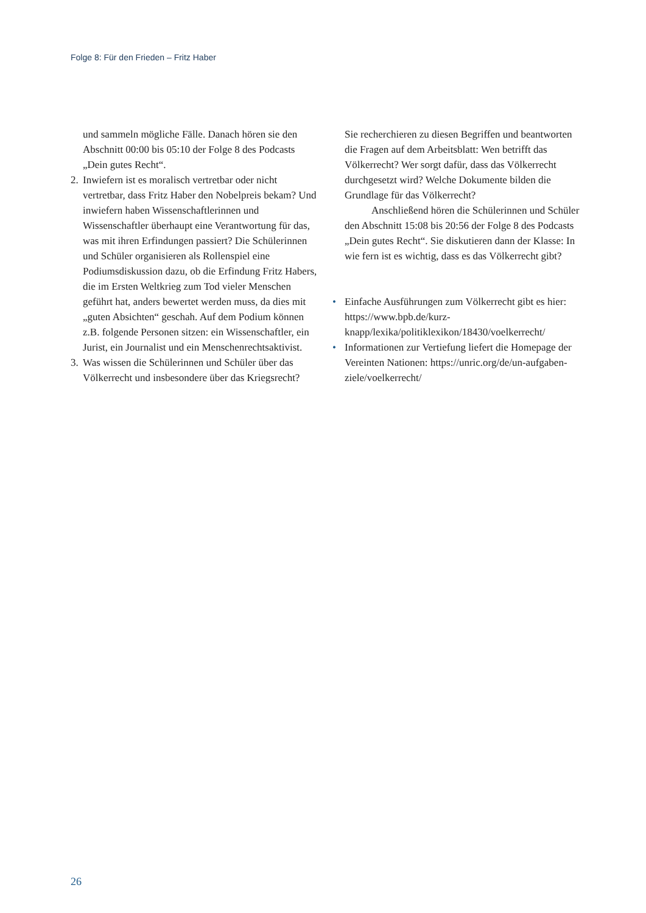Folge 8: Für den Frieden – Fritz Haber
und sammeln mögliche Fälle. Danach hören sie den Abschnitt 00:00 bis 05:10 der Folge 8 des Podcasts „Dein gutes Recht“.
2. Inwiefern ist es moralisch vertretbar oder nicht vertretbar, dass Fritz Haber den Nobelpreis bekam? Und inwiefern haben Wissenschaftlerinnen und Wissenschaftler überhaupt eine Verantwortung für das, was mit ihren Erfindungen passiert? Die Schülerinnen und Schüler organisieren als Rollenspiel eine Podiumsdiskussion dazu, ob die Erfindung Fritz Habers, die im Ersten Weltkrieg zum Tod vieler Menschen geführt hat, anders bewertet werden muss, da dies mit „guten Absichten“ geschah. Auf dem Podium können z.B. folgende Personen sitzen: ein Wissenschaftler, ein Jurist, ein Journalist und ein Menschenrechtsaktivist.
3. Was wissen die Schülerinnen und Schüler über das Völkerrecht und insbesondere über das Kriegsrecht?
Sie recherchieren zu diesen Begriffen und beantworten die Fragen auf dem Arbeitsblatt: Wen betrifft das Völkerrecht? Wer sorgt dafür, dass das Völkerrecht durchgesetzt wird? Welche Dokumente bilden die Grundlage für das Völkerrecht?
Anschließend hören die Schülerinnen und Schüler den Abschnitt 15:08 bis 20:56 der Folge 8 des Podcasts „Dein gutes Recht“. Sie diskutieren dann der Klasse: In wie fern ist es wichtig, dass es das Völkerrecht gibt?
• Einfache Ausführungen zum Völkerrecht gibt es hier: https://www.bpb.de/kurz-knapp/lexika/politiklexikon/18430/voelkerrecht/
• Informationen zur Vertiefung liefert die Homepage der Vereinten Nationen: https://unric.org/de/un-aufgaben-ziele/voelkerrecht/
26